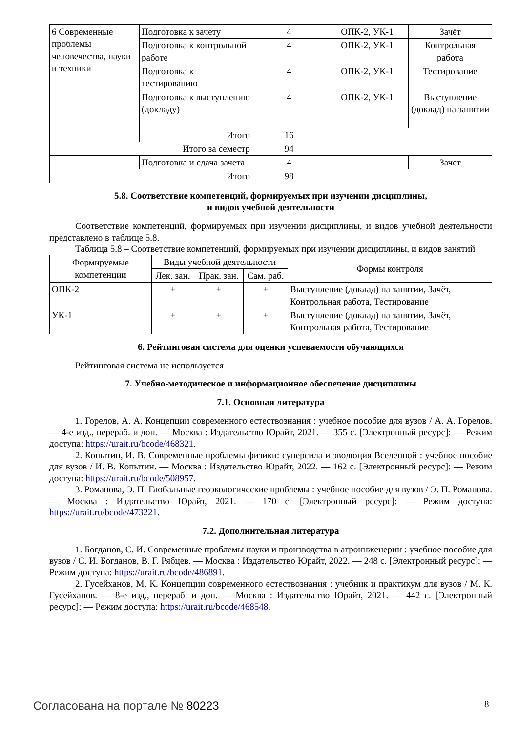| 6 Современные проблемы человечества, науки и техники | Подготовка к зачету | 4 | ОПК-2, УК-1 | Зачёт |
| | Подготовка к контрольной работе | 4 | ОПК-2, УК-1 | Контрольная работа |
| | Подготовка к тестированию | 4 | ОПК-2, УК-1 | Тестирование |
| | Подготовка к выступлению (докладу) | 4 | ОПК-2, УК-1 | Выступление (доклад) на занятии |
| | Итого | 16 | | |
| Итого за семестр | | 94 | | |
| | Подготовка и сдача зачета | 4 | | Зачет |
| Итого | | 98 | | |
5.8. Соответствие компетенций, формируемых при изучении дисциплины,
и видов учебной деятельности
Соответствие компетенций, формируемых при изучении дисциплины, и видов учебной деятельности представлено в таблице 5.8.
Таблица 5.8 – Соответствие компетенций, формируемых при изучении дисциплины, и видов занятий
| Формируемые компетенции | Виды учебной деятельности | | | Формы контроля |
| --- | --- | --- | --- | --- |
| | Лек. зан. | Прак. зан. | Сам. раб. | |
| ОПК-2 | + | + | + | Выступление (доклад) на занятии, Зачёт, Контрольная работа, Тестирование |
| УК-1 | + | + | + | Выступление (доклад) на занятии, Зачёт, Контрольная работа, Тестирование |
6. Рейтинговая система для оценки успеваемости обучающихся
Рейтинговая система не используется
7. Учебно-методическое и информационное обеспечение дисциплины
7.1. Основная литература
1. Горелов, А. А. Концепции современного естествознания : учебное пособие для вузов / А. А. Горелов. — 4-е изд., перераб. и доп. — Москва : Издательство Юрайт, 2021. — 355 с. [Электронный ресурс]: — Режим доступа: https://urait.ru/bcode/468321.
2. Копытин, И. В. Современные проблемы физики: суперсила и эволюция Вселенной : учебное пособие для вузов / И. В. Копытин. — Москва : Издательство Юрайт, 2022. — 162 с. [Электронный ресурс]: — Режим доступа: https://urait.ru/bcode/508957.
3. Романова, Э. П. Глобальные геоэкологические проблемы : учебное пособие для вузов / Э. П. Романова. — Москва : Издательство Юрайт, 2021. — 170 с. [Электронный ресурс]: — Режим доступа: https://urait.ru/bcode/473221.
7.2. Дополнительная литература
1. Богданов, С. И. Современные проблемы науки и производства в агроинженерии : учебное пособие для вузов / С. И. Богданов, В. Г. Рябцев. — Москва : Издательство Юрайт, 2022. — 248 с. [Электронный ресурс]: — Режим доступа: https://urait.ru/bcode/486891.
2. Гусейханов, М. К. Концепции современного естествознания : учебник и практикум для вузов / М. К. Гусейханов. — 8-е изд., перераб. и доп. — Москва : Издательство Юрайт, 2021. — 442 с. [Электронный ресурс]: — Режим доступа: https://urait.ru/bcode/468548.
Согласована на портале № 80223 8